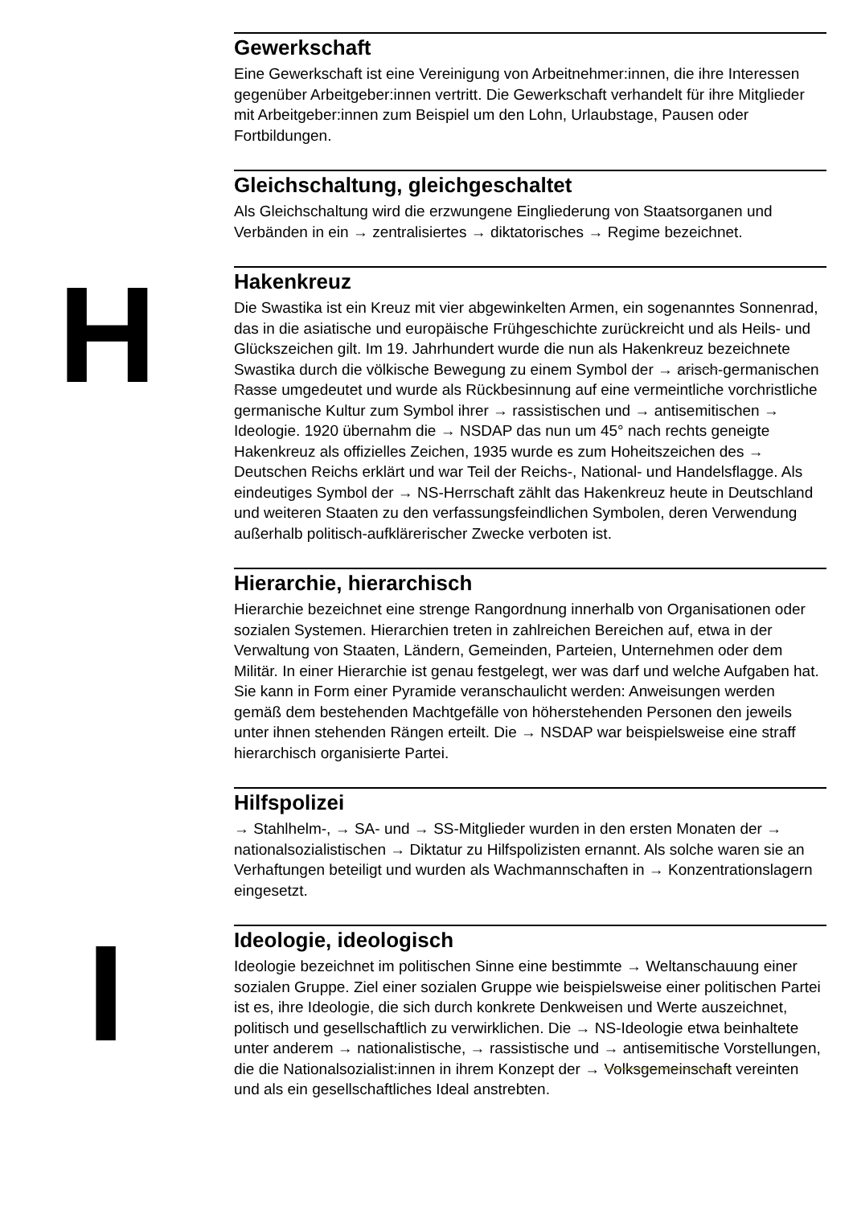Gewerkschaft
Eine Gewerkschaft ist eine Vereinigung von Arbeitnehmer:innen, die ihre Interessen gegenüber Arbeitgeber:innen vertritt. Die Gewerkschaft verhandelt für ihre Mitglieder mit Arbeitgeber:innen zum Beispiel um den Lohn, Urlaubstage, Pausen oder Fortbildungen.
Gleichschaltung, gleichgeschaltet
Als Gleichschaltung wird die erzwungene Eingliederung von Staatsorganen und Verbänden in ein → zentralisiertes → diktatorisches → Regime bezeichnet.
H
Hakenkreuz
Die Swastika ist ein Kreuz mit vier abgewinkelten Armen, ein sogenanntes Sonnenrad, das in die asiatische und europäische Frühgeschichte zurückreicht und als Heils- und Glückszeichen gilt. Im 19. Jahrhundert wurde die nun als Hakenkreuz bezeichnete Swastika durch die völkische Bewegung zu einem Symbol der → arisch-germanischen Rasse umgedeutet und wurde als Rückbesinnung auf eine vermeintliche vorchristliche germanische Kultur zum Symbol ihrer → rassistischen und → antisemitischen → Ideologie. 1920 übernahm die → NSDAP das nun um 45° nach rechts geneigte Hakenkreuz als offizielles Zeichen, 1935 wurde es zum Hoheitszeichen des → Deutschen Reichs erklärt und war Teil der Reichs-, National- und Handelsflagge. Als eindeutiges Symbol der → NS-Herrschaft zählt das Hakenkreuz heute in Deutschland und weiteren Staaten zu den verfassungsfeindlichen Symbolen, deren Verwendung außerhalb politisch-aufklärerischer Zwecke verboten ist.
Hierarchie, hierarchisch
Hierarchie bezeichnet eine strenge Rangordnung innerhalb von Organisationen oder sozialen Systemen. Hierarchien treten in zahlreichen Bereichen auf, etwa in der Verwaltung von Staaten, Ländern, Gemeinden, Parteien, Unternehmen oder dem Militär. In einer Hierarchie ist genau festgelegt, wer was darf und welche Aufgaben hat. Sie kann in Form einer Pyramide veranschaulicht werden: Anweisungen werden gemäß dem bestehenden Machtgefälle von höherstehenden Personen den jeweils unter ihnen stehenden Rängen erteilt. Die → NSDAP war beispielsweise eine straff hierarchisch organisierte Partei.
Hilfspolizei
→ Stahlhelm-, → SA- und → SS-Mitglieder wurden in den ersten Monaten der → nationalsozialistischen → Diktatur zu Hilfspolizisten ernannt. Als solche waren sie an Verhaftungen beteiligt und wurden als Wachmannschaften in → Konzentrationslagern eingesetzt.
I
Ideologie, ideologisch
Ideologie bezeichnet im politischen Sinne eine bestimmte → Weltanschauung einer sozialen Gruppe. Ziel einer sozialen Gruppe wie beispielsweise einer politischen Partei ist es, ihre Ideologie, die sich durch konkrete Denkweisen und Werte auszeichnet, politisch und gesellschaftlich zu verwirklichen. Die → NS-Ideologie etwa beinhaltete unter anderem → nationalistische, → rassistische und → antisemitische Vorstellungen, die die Nationalsozialist:innen in ihrem Konzept der → Volksgemeinschaft vereinten und als ein gesellschaftliches Ideal anstrebten.